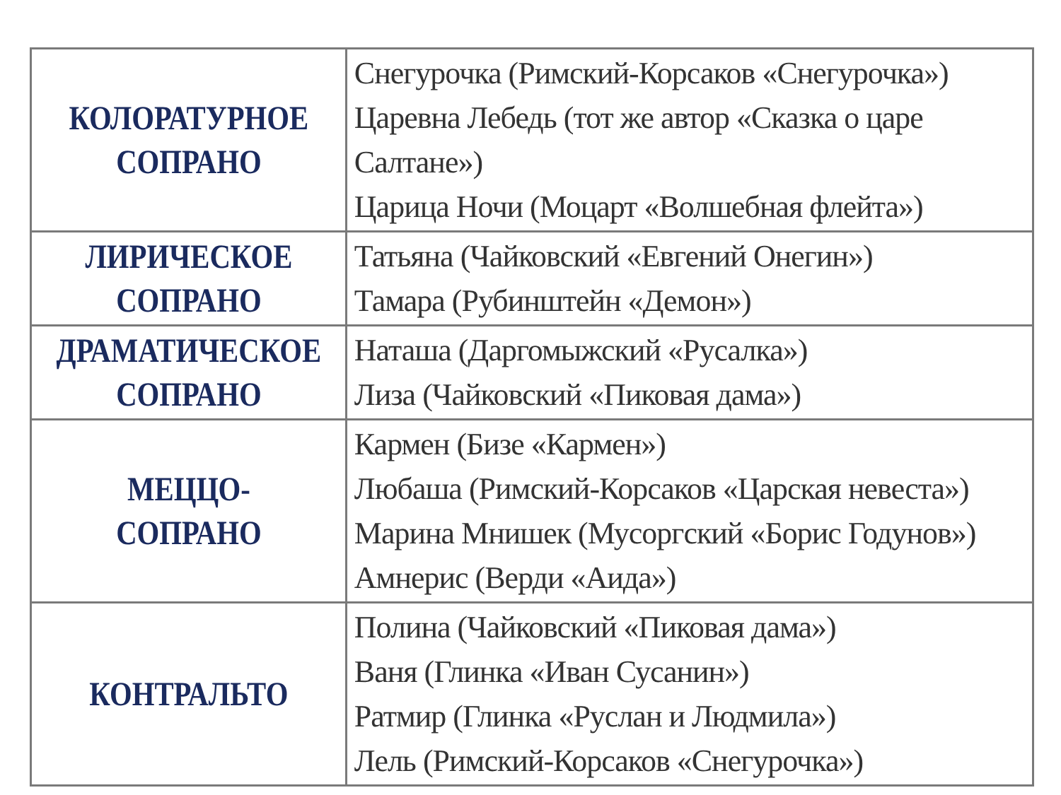| КОЛОРАТУРНОЕ СОПРАНО | Снегурочка (Римский-Корсаков «Снегурочка») Царевна Лебедь (тот же автор «Сказка о царе Салтане») Царица Ночи (Моцарт «Волшебная флейта») |
| ЛИРИЧЕСКОЕ СОПРАНО | Татьяна (Чайковский «Евгений Онегин») Тамара (Рубинштейн «Демон») |
| ДРАМАТИЧЕСКОЕ СОПРАНО | Наташа (Даргомыжский «Русалка») Лиза (Чайковский «Пиковая дама») |
| МЕЦЦО-СОПРАНО | Кармен (Бизе «Кармен») Любаша (Римский-Корсаков «Царская невеста») Марина Мнишек (Мусоргский «Борис Годунов») Амнерис (Верди «Аида») |
| КОНТРАЛЬТО | Полина (Чайковский «Пиковая дама») Ваня (Глинка «Иван Сусанин») Ратмир (Глинка «Руслан и Людмила») Лель (Римский-Корсаков «Снегурочка») |